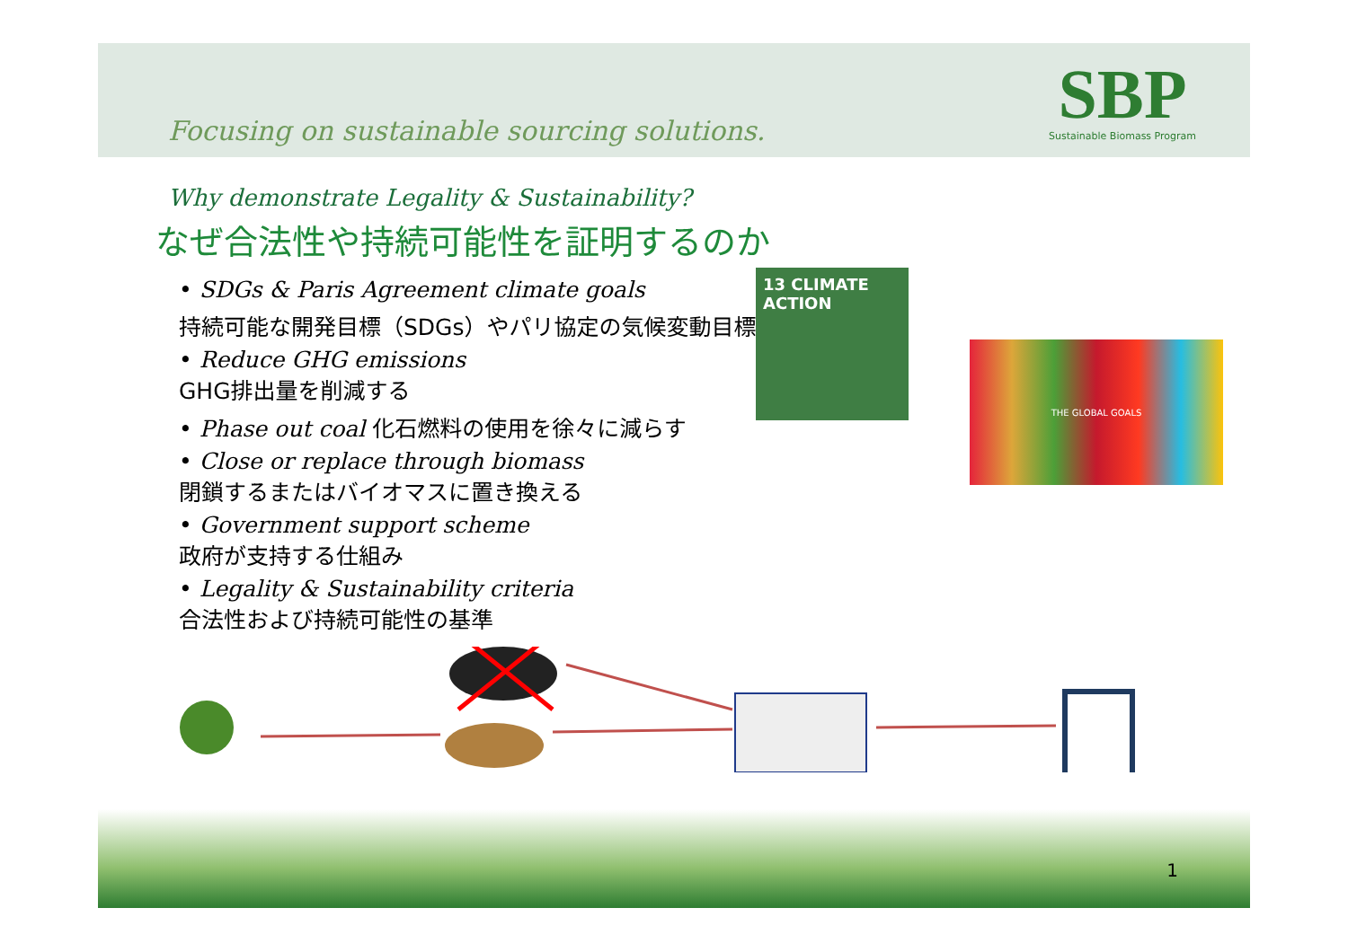Focusing on sustainable sourcing solutions.
SBP
Sustainable Biomass Program
Why demonstrate Legality & Sustainability?
なぜ合法性や持続可能性を証明するのか
• SDGs & Paris Agreement climate goals
持続可能な開発目標（SDGs）やパリ協定の気候変動目標
• Reduce GHG emissions
GHG排出量を削減する
• Phase out coal 化石燃料の使用を徐々に減らす
• Close or replace through biomass
閉鎖するまたはバイオマスに置き換える
• Government support scheme
政府が支持する仕組み
• Legality & Sustainability criteria
合法性および持続可能性の基準
13 CLIMATE ACTION
THE GLOBAL GOALS
1